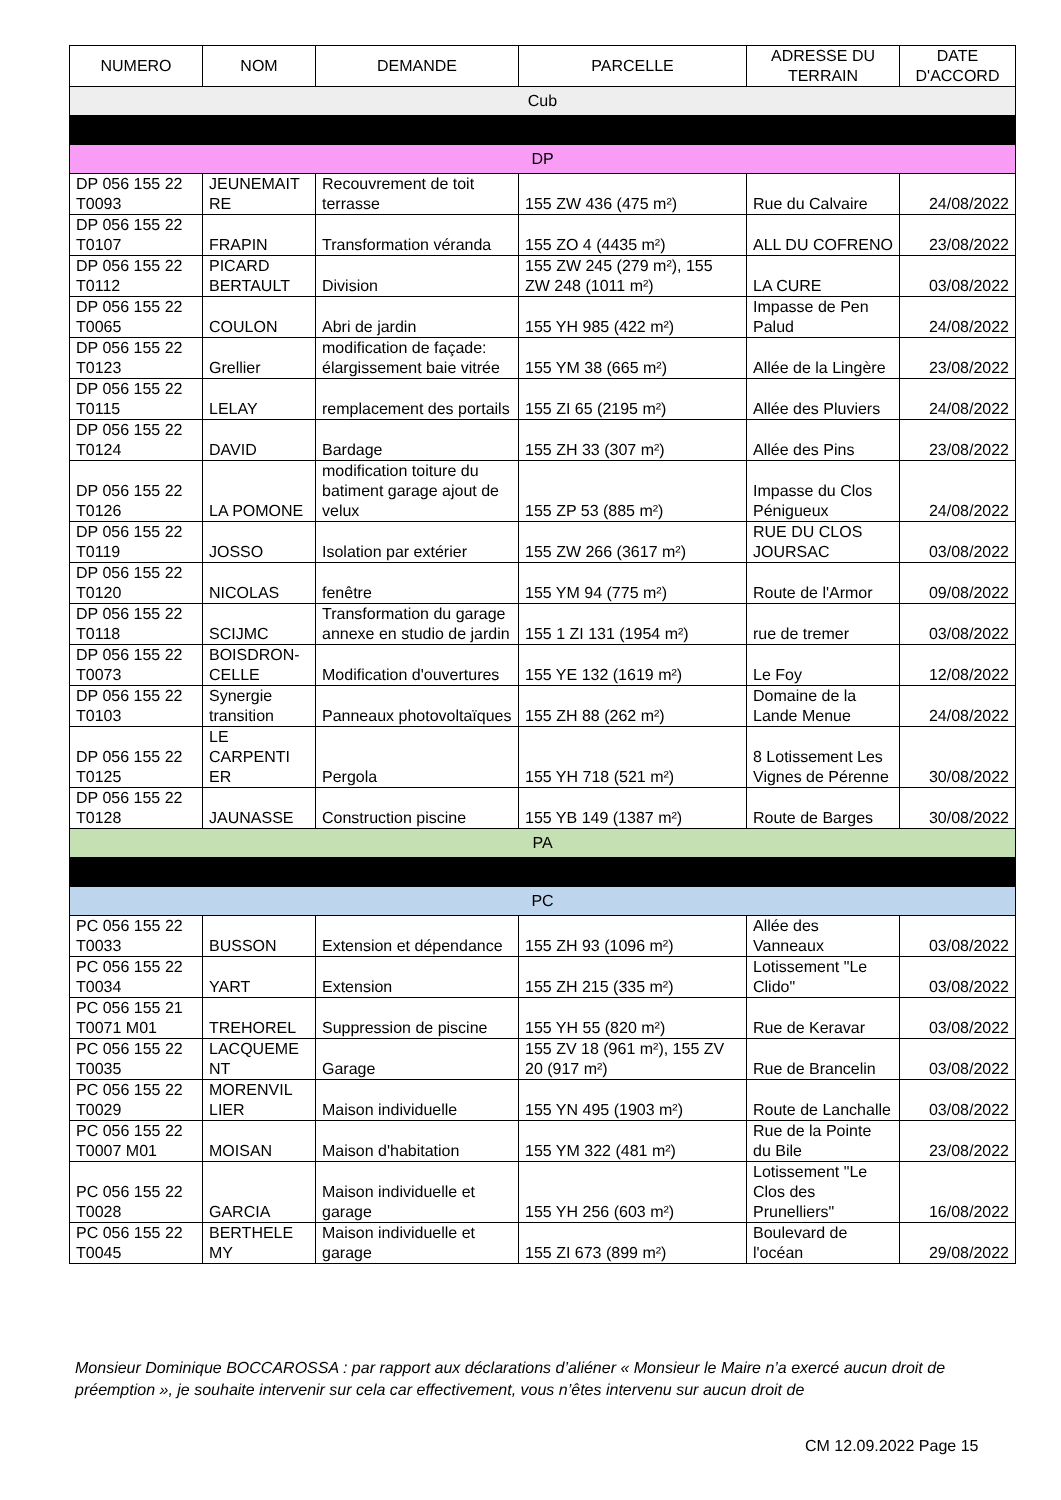| NUMERO | NOM | DEMANDE | PARCELLE | ADRESSE DU TERRAIN | DATE D'ACCORD |
| --- | --- | --- | --- | --- | --- |
| Cub | | | | | |
| DP | | | | | |
| DP 056 155 22 T0093 | JEUNEMAIT RE | Recouvrement de toit terrasse | 155 ZW 436 (475 m²) | Rue du Calvaire | 24/08/2022 |
| DP 056 155 22 T0107 | FRAPIN | Transformation véranda | 155 ZO 4 (4435 m²) | ALL DU COFRENO | 23/08/2022 |
| DP 056 155 22 T0112 | PICARD BERTAULT | Division | 155 ZW 245 (279 m²), 155 ZW 248 (1011 m²) | LA CURE | 03/08/2022 |
| DP 056 155 22 T0065 | COULON | Abri de jardin | 155 YH 985 (422 m²) | Impasse de Pen Palud | 24/08/2022 |
| DP 056 155 22 T0123 | Grellier | modification de façade: élargissement baie vitrée | 155 YM 38 (665 m²) | Allée de la Lingère | 23/08/2022 |
| DP 056 155 22 T0115 | LELAY | remplacement des portails | 155 ZI 65 (2195 m²) | Allée des Pluviers | 24/08/2022 |
| DP 056 155 22 T0124 | DAVID | Bardage | 155 ZH 33 (307 m²) | Allée des Pins | 23/08/2022 |
| DP 056 155 22 T0126 | LA POMONE | modification toiture du batiment garage ajout de velux | 155 ZP 53 (885 m²) | Impasse du Clos Pénigueux | 24/08/2022 |
| DP 056 155 22 T0119 | JOSSO | Isolation par extérier | 155 ZW 266 (3617 m²) | RUE DU CLOS JOURSAC | 03/08/2022 |
| DP 056 155 22 T0120 | NICOLAS | fenêtre | 155 YM 94 (775 m²) | Route de l'Armor | 09/08/2022 |
| DP 056 155 22 T0118 | SCIJMC | Transformation du garage annexe en studio de jardin | 155 1 ZI 131 (1954 m²) | rue de tremer | 03/08/2022 |
| DP 056 155 22 T0073 | BOISDRON-CELLE | Modification d'ouvertures | 155 YE 132 (1619 m²) | Le Foy | 12/08/2022 |
| DP 056 155 22 T0103 | Synergie transition | Panneaux photovoltaïques | 155 ZH 88 (262 m²) | Domaine de la Lande Menue | 24/08/2022 |
| DP 056 155 22 T0125 | LE CARPENTI ER | Pergola | 155 YH 718 (521 m²) | 8 Lotissement Les Vignes de Pérenne | 30/08/2022 |
| DP 056 155 22 T0128 | JAUNASSE | Construction piscine | 155 YB 149 (1387 m²) | Route de Barges | 30/08/2022 |
| PA | | | | | |
| PC | | | | | |
| PC 056 155 22 T0033 | BUSSON | Extension et dépendance | 155 ZH 93 (1096 m²) | Allée des Vanneaux | 03/08/2022 |
| PC 056 155 22 T0034 | YART | Extension | 155 ZH 215 (335 m²) | Lotissement "Le Clido" | 03/08/2022 |
| PC 056 155 21 T0071 M01 | TREHOREL | Suppression de piscine | 155 YH 55 (820 m²) | Rue de Keravar | 03/08/2022 |
| PC 056 155 22 T0035 | LACQUEME NT | Garage | 155 ZV 18 (961 m²), 155 ZV 20 (917 m²) | Rue de Brancelin | 03/08/2022 |
| PC 056 155 22 T0029 | MORENVIL LIER | Maison individuelle | 155 YN 495 (1903 m²) | Route de Lanchalle | 03/08/2022 |
| PC 056 155 22 T0007 M01 | MOISAN | Maison d'habitation | 155 YM 322 (481 m²) | Rue de la Pointe du Bile | 23/08/2022 |
| PC 056 155 22 T0028 | GARCIA | Maison individuelle et garage | 155 YH 256 (603 m²) | Lotissement "Le Clos des Prunelliers" | 16/08/2022 |
| PC 056 155 22 T0045 | BERTHELE MY | Maison individuelle et garage | 155 ZI 673 (899 m²) | Boulevard de l'océan | 29/08/2022 |
Monsieur Dominique BOCCAROSSA : par rapport aux déclarations d’aliéner « Monsieur le Maire n’a exercé aucun droit de préemption », je souhaite intervenir sur cela car effectivement, vous n’êtes intervenu sur aucun droit de
CM 12.09.2022 Page 15